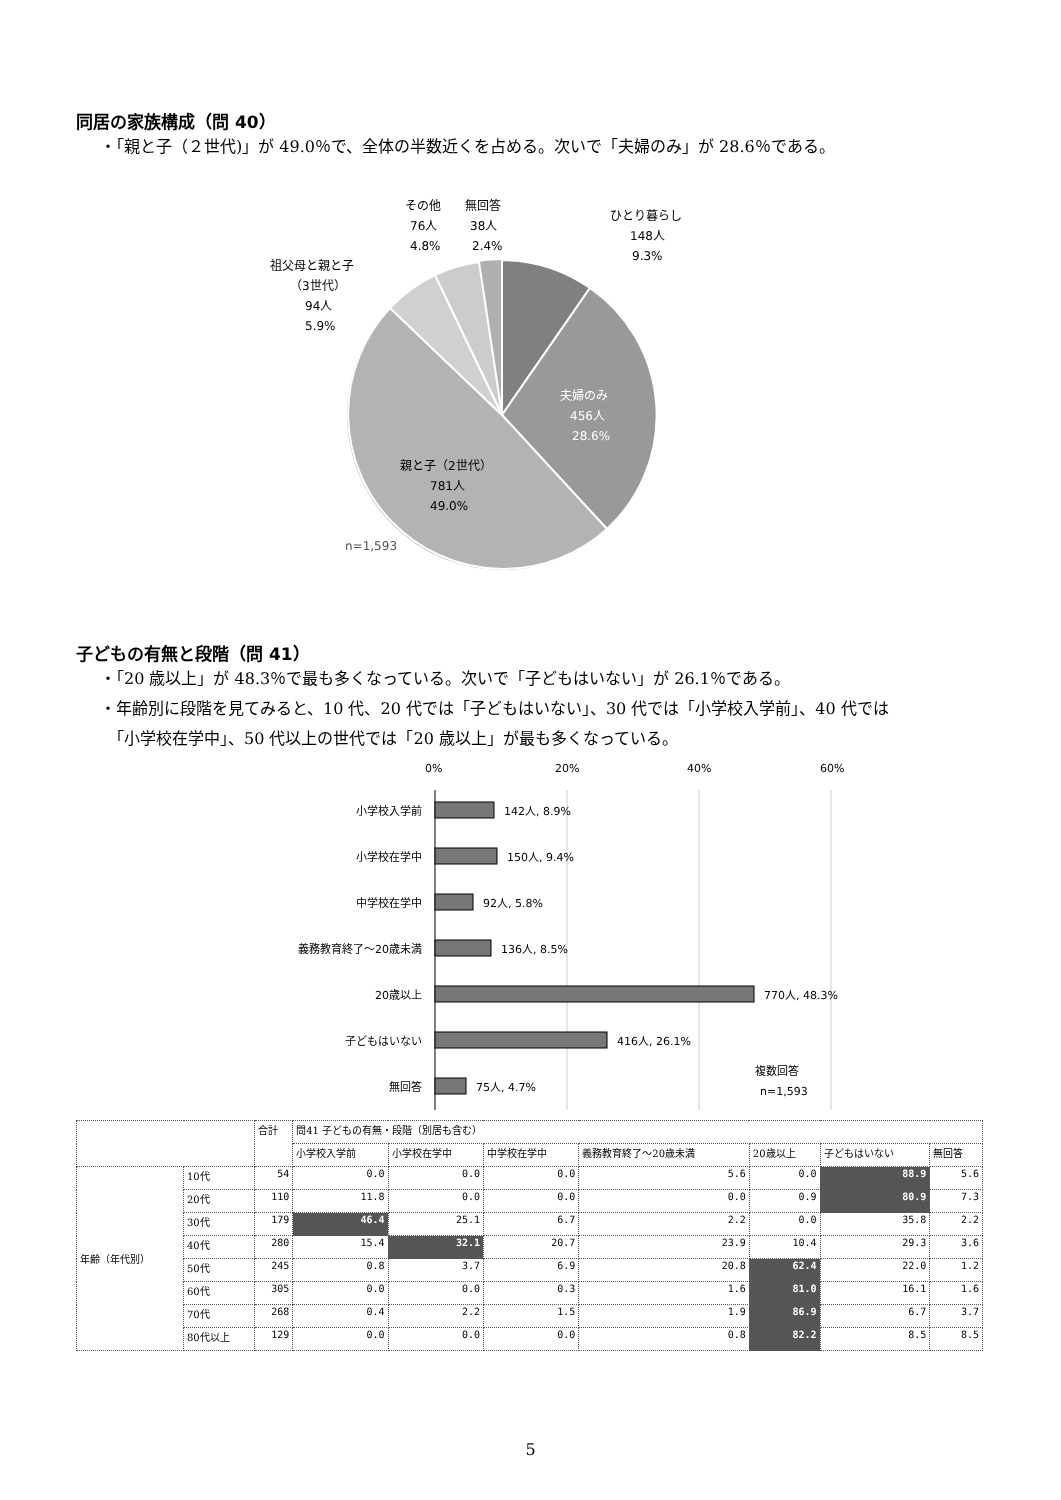同居の家族構成（問 40）
・「親と子（２世代)」が 49.0％で、全体の半数近くを占める。次いで「夫婦のみ」が 28.6％である。
ひとり暮らし
148人
9.3%
夫婦のみ
456人
28.6%
親と子（2世代）
781人
49.0%
n=1,593
祖父母と親と子
（3世代）
94人
5.9%
その他
76人
4.8%
無回答
38人
2.4%
子どもの有無と段階（問 41）
・「20 歳以上」が 48.3％で最も多くなっている。次いで「子どもはいない」が 26.1％である。
・年齢別に段階を見てみると、10 代、20 代では「子どもはいない」、30 代では「小学校入学前」、40 代では
　「小学校在学中」、50 代以上の世代では「20 歳以上」が最も多くなっている。
0%
20%
40%
60%
小学校入学前
小学校在学中
中学校在学中
義務教育終了～20歳未満
20歳以上
子どもはいない
無回答
142人, 8.9%
150人, 9.4%
92人, 5.8%
136人, 8.5%
770人, 48.3%
416人, 26.1%
75人, 4.7%
複数回答
n=1,593
| | | 合計 | 問41 子どもの有無・段階（別居も含む） | | | | | | |
| --- | --- | --- | --- | --- | --- | --- | --- | --- | --- |
| | | | 小学校入学前 | 小学校在学中 | 中学校在学中 | 義務教育終了～20歳未満 | 20歳以上 | 子どもはいない | 無回答 |
| 年齢（年代別） | 10代 | 54 | 0.0 | 0.0 | 0.0 | 5.6 | 0.0 | 88.9 | 5.6 |
| | 20代 | 110 | 11.8 | 0.0 | 0.0 | 0.0 | 0.9 | 80.9 | 7.3 |
| | 30代 | 179 | 46.4 | 25.1 | 6.7 | 2.2 | 0.0 | 35.8 | 2.2 |
| | 40代 | 280 | 15.4 | 32.1 | 20.7 | 23.9 | 10.4 | 29.3 | 3.6 |
| | 50代 | 245 | 0.8 | 3.7 | 6.9 | 20.8 | 62.4 | 22.0 | 1.2 |
| | 60代 | 305 | 0.0 | 0.0 | 0.3 | 1.6 | 81.0 | 16.1 | 1.6 |
| | 70代 | 268 | 0.4 | 2.2 | 1.5 | 1.9 | 86.9 | 6.7 | 3.7 |
| | 80代以上 | 129 | 0.0 | 0.0 | 0.0 | 0.8 | 82.2 | 8.5 | 8.5 |
5